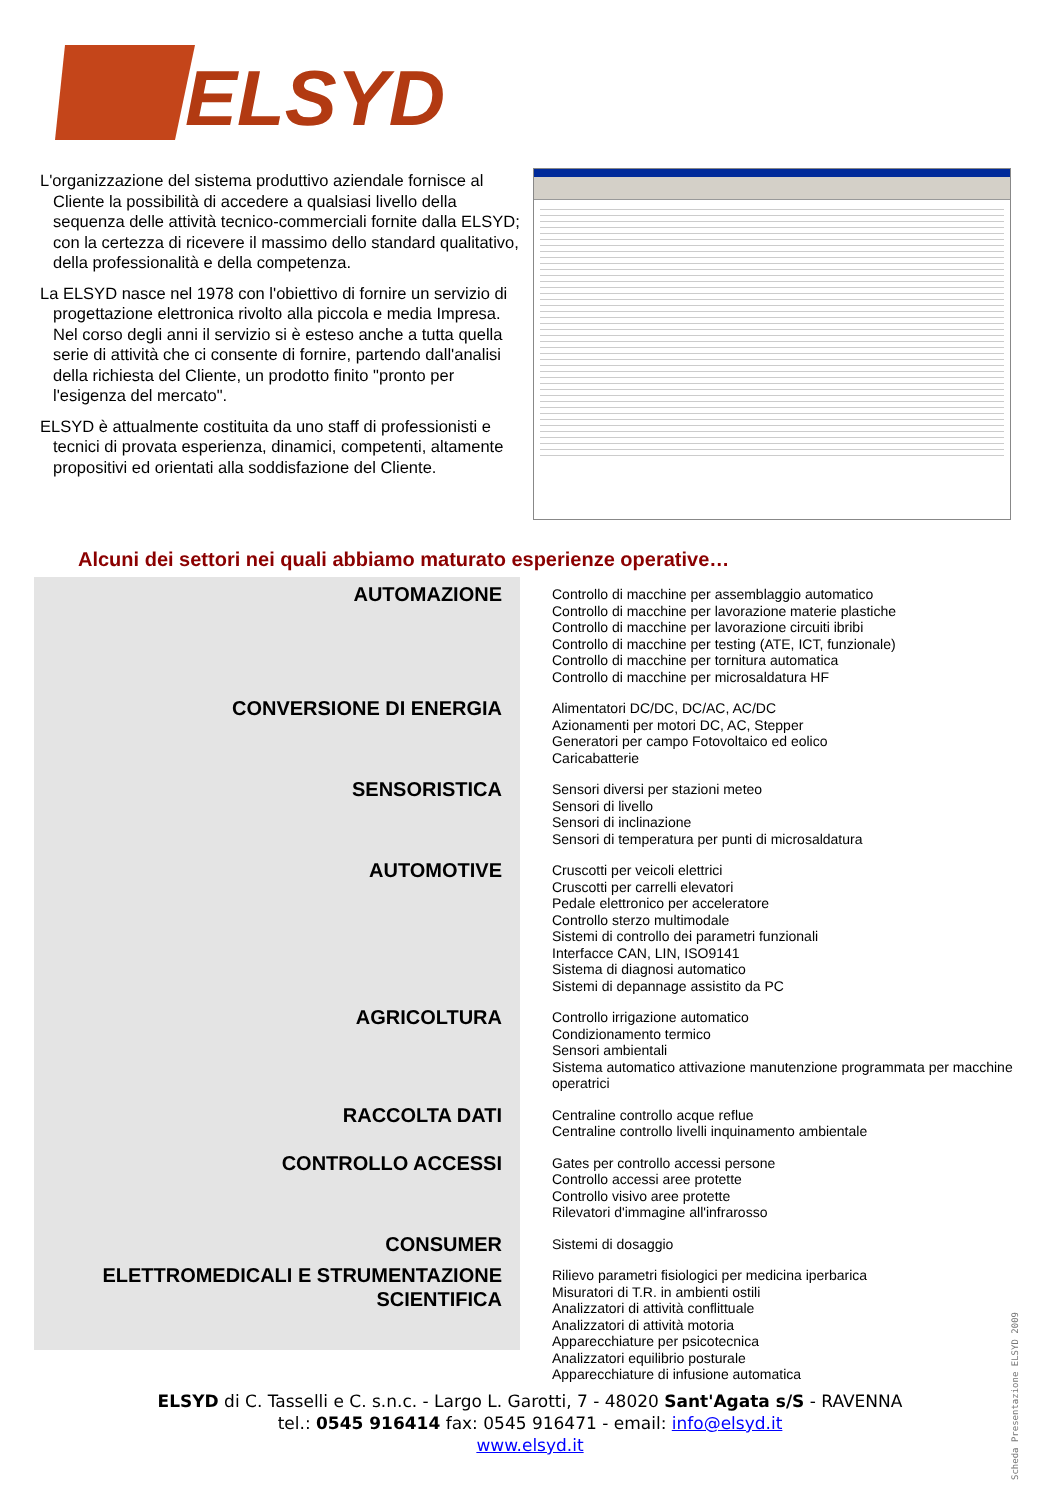ELSYD
L'organizzazione del sistema produttivo aziendale fornisce al Cliente la possibilità di accedere a qualsiasi livello della sequenza delle attività tecnico-commerciali fornite dalla ELSYD; con la certezza di ricevere il massimo dello standard qualitativo, della professionalità e della competenza.
La ELSYD nasce nel 1978 con l'obiettivo di fornire un servizio di progettazione elettronica rivolto alla piccola e media Impresa. Nel corso degli anni il servizio si è esteso anche a tutta quella serie di attività che ci consente di fornire, partendo dall'analisi della richiesta del Cliente, un prodotto finito "pronto per l'esigenza del mercato".
ELSYD è attualmente costituita da uno staff di professionisti e tecnici di provata esperienza, dinamici, competenti, altamente propositivi ed orientati alla soddisfazione del Cliente.
Alcuni dei settori nei quali abbiamo maturato esperienze operative…
AUTOMAZIONE
Controllo di macchine per assemblaggio automatico
Controllo di macchine per lavorazione materie plastiche
Controllo di macchine per lavorazione circuiti ibribi
Controllo di macchine per testing (ATE, ICT, funzionale)
Controllo di macchine per tornitura automatica
Controllo di macchine per microsaldatura HF
CONVERSIONE DI ENERGIA
Alimentatori DC/DC, DC/AC, AC/DC
Azionamenti per motori DC, AC, Stepper
Generatori per campo Fotovoltaico ed eolico
Caricabatterie
SENSORISTICA
Sensori diversi per stazioni meteo
Sensori di livello
Sensori di inclinazione
Sensori di temperatura per punti di microsaldatura
AUTOMOTIVE
Cruscotti per veicoli elettrici
Cruscotti per carrelli elevatori
Pedale elettronico per acceleratore
Controllo sterzo multimodale
Sistemi di controllo dei parametri funzionali
Interfacce CAN, LIN, ISO9141
Sistema di diagnosi automatico
Sistemi di depannage assistito da PC
AGRICOLTURA
Controllo irrigazione automatico
Condizionamento termico
Sensori ambientali
Sistema automatico attivazione manutenzione programmata per macchine operatrici
RACCOLTA DATI
Centraline controllo acque reflue
Centraline controllo livelli inquinamento ambientale
CONTROLLO ACCESSI
Gates per controllo accessi persone
Controllo accessi aree protette
Controllo visivo aree protette
Rilevatori d'immagine all'infrarosso
CONSUMER
Sistemi di dosaggio
ELETTROMEDICALI E STRUMENTAZIONE SCIENTIFICA
Rilievo parametri fisiologici per medicina iperbarica
Misuratori di T.R. in ambienti ostili
Analizzatori di attività conflittuale
Analizzatori di attività motoria
Apparecchiature per psicotecnica
Analizzatori equilibrio posturale
Apparecchiature di infusione automatica
ELSYD di C. Tasselli e C. s.n.c. - Largo L. Garotti, 7 - 48020 Sant'Agata s/S - RAVENNA
tel.: 0545 916414 fax: 0545 916471 - email: info@elsyd.it
www.elsyd.it
Scheda Presentazione ELSYD 2009